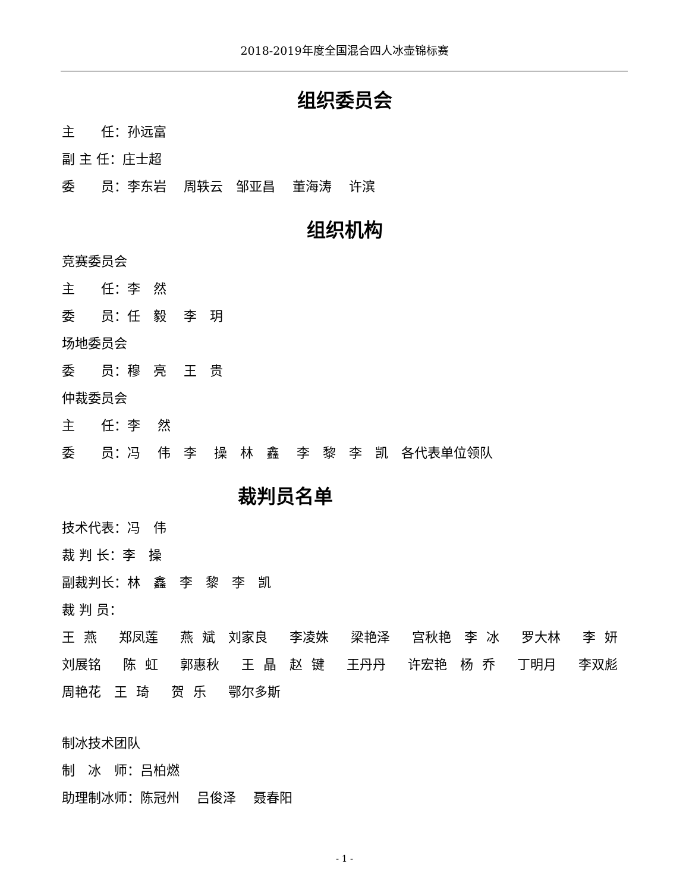2018-2019年度全国混合四人冰壶锦标赛
组织委员会
主　　任：孙远富
副 主 任：庄士超
委　　员：李东岩　 周轶云　邹亚昌　 董海涛　 许滨
组织机构
竞赛委员会
主　　任：李　然
委　　员：任　毅　 李　玥
场地委员会
委　　员：穆　亮　 王　贵
仲裁委员会
主　　任：李　 然
委　　员：冯　 伟　李　 操　林　鑫　 李　黎　李　凯　各代表单位领队
裁判员名单
技术代表：冯　伟
裁 判 长：李　操
副裁判长：林　鑫　李　黎　李　凯
裁 判 员：
王 燕　 郑凤莲　 燕 斌　刘家良　 李凌姝　 梁艳泽　 宫秋艳　李 冰　 罗大林　 李 妍　刘展铭　 陈 虹　 郭惠秋　 王 晶　赵 键　 王丹丹　 许宏艳　杨 乔　 丁明月　 李双彪　 周艳花　王 琦　 贺 乐　 鄂尔多斯
制冰技术团队
制　冰　师：吕柏燃
助理制冰师：陈冠州　 吕俊泽　 聂春阳
- 1 -